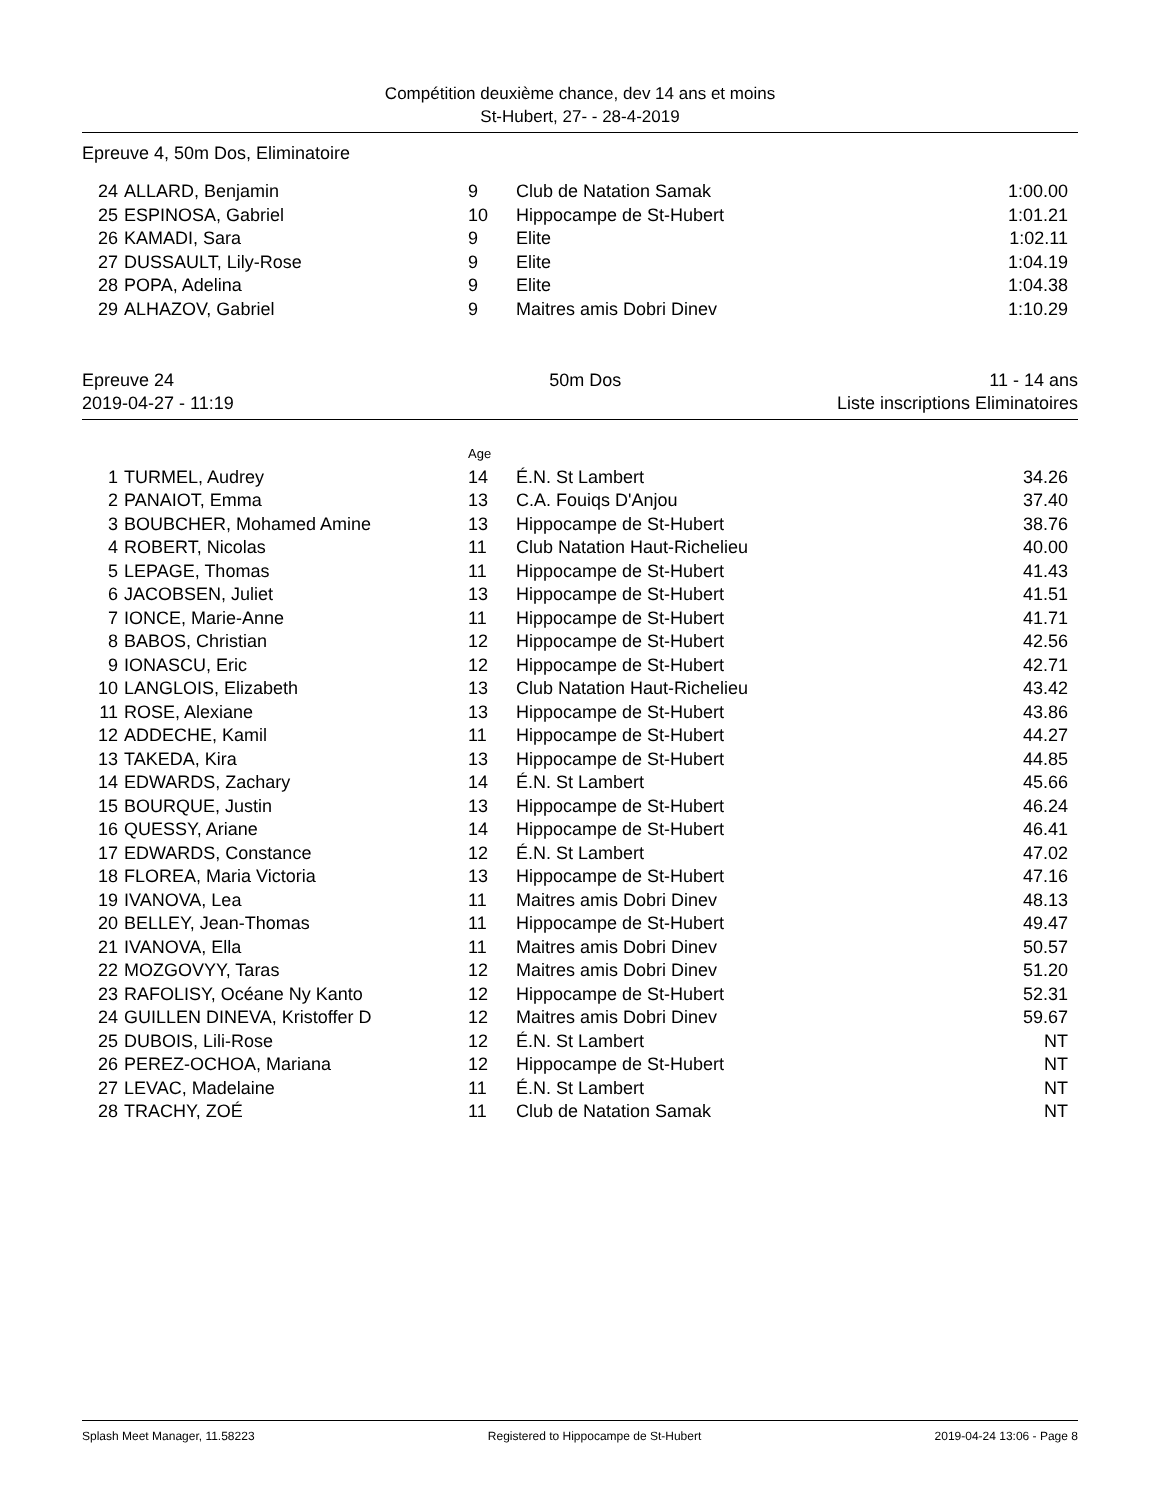Compétition deuxième chance, dev 14 ans et moins
St-Hubert, 27- - 28-4-2019
Epreuve 4, 50m Dos, Eliminatoire
| 24 | ALLARD, Benjamin | 9 | Club de Natation Samak | 1:00.00 |
| 25 | ESPINOSA, Gabriel | 10 | Hippocampe de St-Hubert | 1:01.21 |
| 26 | KAMADI, Sara | 9 | Elite | 1:02.11 |
| 27 | DUSSAULT, Lily-Rose | 9 | Elite | 1:04.19 |
| 28 | POPA, Adelina | 9 | Elite | 1:04.38 |
| 29 | ALHAZOV, Gabriel | 9 | Maitres amis Dobri Dinev | 1:10.29 |
Epreuve 24
2019-04-27 - 11:19
50m Dos 11 - 14 ans
Liste inscriptions Eliminatoires
| | | Age | | |
| 1 | TURMEL, Audrey | 14 | É.N. St Lambert | 34.26 |
| 2 | PANAIOT, Emma | 13 | C.A. Fouiqs D'Anjou | 37.40 |
| 3 | BOUBCHER, Mohamed Amine | 13 | Hippocampe de St-Hubert | 38.76 |
| 4 | ROBERT, Nicolas | 11 | Club Natation Haut-Richelieu | 40.00 |
| 5 | LEPAGE, Thomas | 11 | Hippocampe de St-Hubert | 41.43 |
| 6 | JACOBSEN, Juliet | 13 | Hippocampe de St-Hubert | 41.51 |
| 7 | IONCE, Marie-Anne | 11 | Hippocampe de St-Hubert | 41.71 |
| 8 | BABOS, Christian | 12 | Hippocampe de St-Hubert | 42.56 |
| 9 | IONASCU, Eric | 12 | Hippocampe de St-Hubert | 42.71 |
| 10 | LANGLOIS, Elizabeth | 13 | Club Natation Haut-Richelieu | 43.42 |
| 11 | ROSE, Alexiane | 13 | Hippocampe de St-Hubert | 43.86 |
| 12 | ADDECHE, Kamil | 11 | Hippocampe de St-Hubert | 44.27 |
| 13 | TAKEDA, Kira | 13 | Hippocampe de St-Hubert | 44.85 |
| 14 | EDWARDS, Zachary | 14 | É.N. St Lambert | 45.66 |
| 15 | BOURQUE, Justin | 13 | Hippocampe de St-Hubert | 46.24 |
| 16 | QUESSY, Ariane | 14 | Hippocampe de St-Hubert | 46.41 |
| 17 | EDWARDS, Constance | 12 | É.N. St Lambert | 47.02 |
| 18 | FLOREA, Maria Victoria | 13 | Hippocampe de St-Hubert | 47.16 |
| 19 | IVANOVA, Lea | 11 | Maitres amis Dobri Dinev | 48.13 |
| 20 | BELLEY, Jean-Thomas | 11 | Hippocampe de St-Hubert | 49.47 |
| 21 | IVANOVA, Ella | 11 | Maitres amis Dobri Dinev | 50.57 |
| 22 | MOZGOVYY, Taras | 12 | Maitres amis Dobri Dinev | 51.20 |
| 23 | RAFOLISY, Océane Ny Kanto | 12 | Hippocampe de St-Hubert | 52.31 |
| 24 | GUILLEN DINEVA, Kristoffer D | 12 | Maitres amis Dobri Dinev | 59.67 |
| 25 | DUBOIS, Lili-Rose | 12 | É.N. St Lambert | NT |
| 26 | PEREZ-OCHOA, Mariana | 12 | Hippocampe de St-Hubert | NT |
| 27 | LEVAC, Madelaine | 11 | É.N. St Lambert | NT |
| 28 | TRACHY, ZOÉ | 11 | Club de Natation Samak | NT |
Splash Meet Manager, 11.58223 Registered to Hippocampe de St-Hubert 2019-04-24 13:06 - Page 8